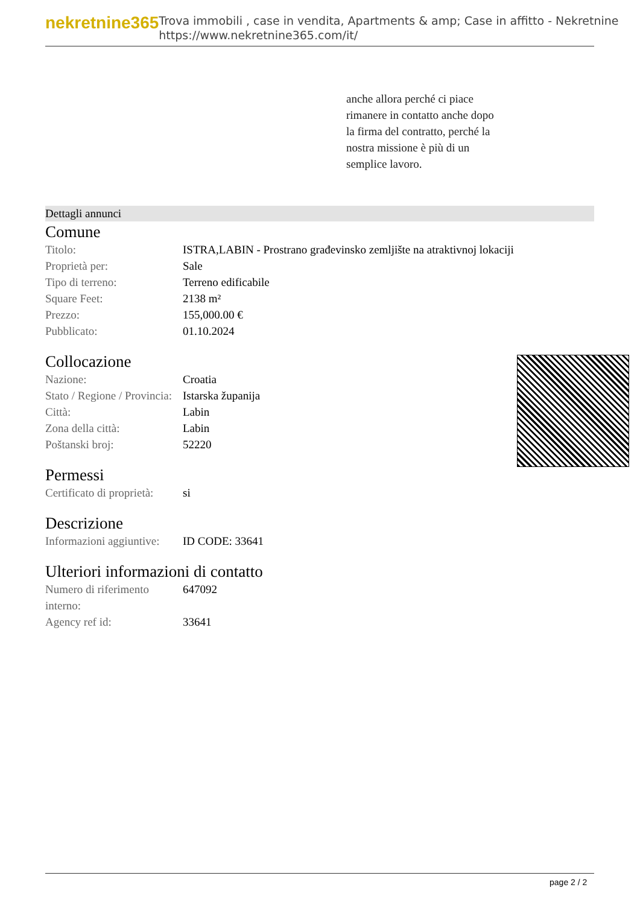nekretnine365
Trova immobili , case in vendita, Apartments & amp; Case in affitto - Nekretnine
https://www.nekretnine365.com/it/
anche allora perché ci piace
rimanere in contatto anche dopo
la firma del contratto, perché la
nostra missione è più di un
semplice lavoro.
Dettagli annunci
Comune
| Titolo: | ISTRA,LABIN - Prostrano građevinsko zemljište na atraktivnoj lokaciji |
| Proprietà per: | Sale |
| Tipo di terreno: | Terreno edificabile |
| Square Feet: | 2138 m² |
| Prezzo: | 155,000.00 € |
| Pubblicato: | 01.10.2024 |
Collocazione
| Nazione: | Croatia |
| Stato / Regione / Provincia: | Istarska županija |
| Città: | Labin |
| Zona della città: | Labin |
| Poštanski broj: | 52220 |
Permessi
| Certificato di proprietà: | si |
Descrizione
| Informazioni aggiuntive: | ID CODE: 33641 |
Ulteriori informazioni di contatto
| Numero di riferimento interno: | 647092 |
| Agency ref id: | 33641 |
page 2 / 2